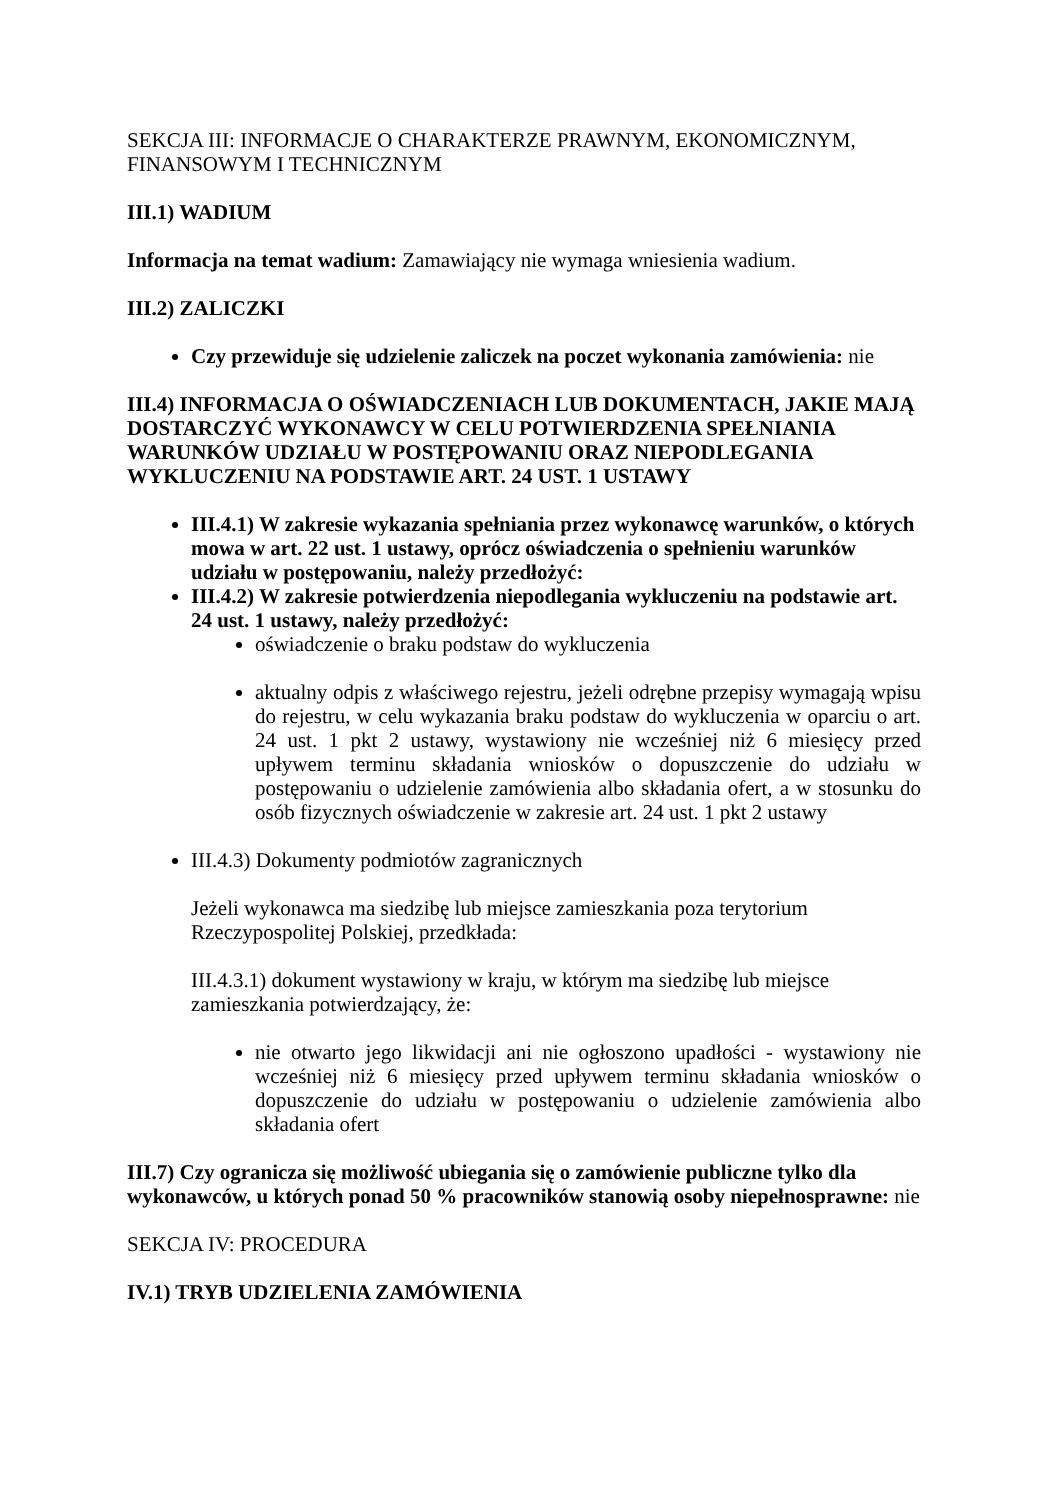SEKCJA III: INFORMACJE O CHARAKTERZE PRAWNYM, EKONOMICZNYM, FINANSOWYM I TECHNICZNYM
III.1) WADIUM
Informacja na temat wadium: Zamawiający nie wymaga wniesienia wadium.
III.2) ZALICZKI
Czy przewiduje się udzielenie zaliczek na poczet wykonania zamówienia: nie
III.4) INFORMACJA O OŚWIADCZENIACH LUB DOKUMENTACH, JAKIE MAJĄ DOSTARCZYĆ WYKONAWCY W CELU POTWIERDZENIA SPEŁNIANIA WARUNKÓW UDZIAŁU W POSTĘPOWANIU ORAZ NIEPODLEGANIA WYKLUCZENIU NA PODSTAWIE ART. 24 UST. 1 USTAWY
III.4.1) W zakresie wykazania spełniania przez wykonawcę warunków, o których mowa w art. 22 ust. 1 ustawy, oprócz oświadczenia o spełnieniu warunków udziału w postępowaniu, należy przedłożyć:
III.4.2) W zakresie potwierdzenia niepodlegania wykluczeniu na podstawie art. 24 ust. 1 ustawy, należy przedłożyć:
oświadczenie o braku podstaw do wykluczenia
aktualny odpis z właściwego rejestru, jeżeli odrębne przepisy wymagają wpisu do rejestru, w celu wykazania braku podstaw do wykluczenia w oparciu o art. 24 ust. 1 pkt 2 ustawy, wystawiony nie wcześniej niż 6 miesięcy przed upływem terminu składania wniosków o dopuszczenie do udziału w postępowaniu o udzielenie zamówienia albo składania ofert, a w stosunku do osób fizycznych oświadczenie w zakresie art. 24 ust. 1 pkt 2 ustawy
III.4.3) Dokumenty podmiotów zagranicznych
Jeżeli wykonawca ma siedzibę lub miejsce zamieszkania poza terytorium Rzeczypospolitej Polskiej, przedkłada:
III.4.3.1) dokument wystawiony w kraju, w którym ma siedzibę lub miejsce zamieszkania potwierdzający, że:
nie otwarto jego likwidacji ani nie ogłoszono upadłości - wystawiony nie wcześniej niż 6 miesięcy przed upływem terminu składania wniosków o dopuszczenie do udziału w postępowaniu o udzielenie zamówienia albo składania ofert
III.7) Czy ogranicza się możliwość ubiegania się o zamówienie publiczne tylko dla wykonawców, u których ponad 50 % pracowników stanowią osoby niepełnosprawne: nie
SEKCJA IV: PROCEDURA
IV.1) TRYB UDZIELENIA ZAMÓWIENIA